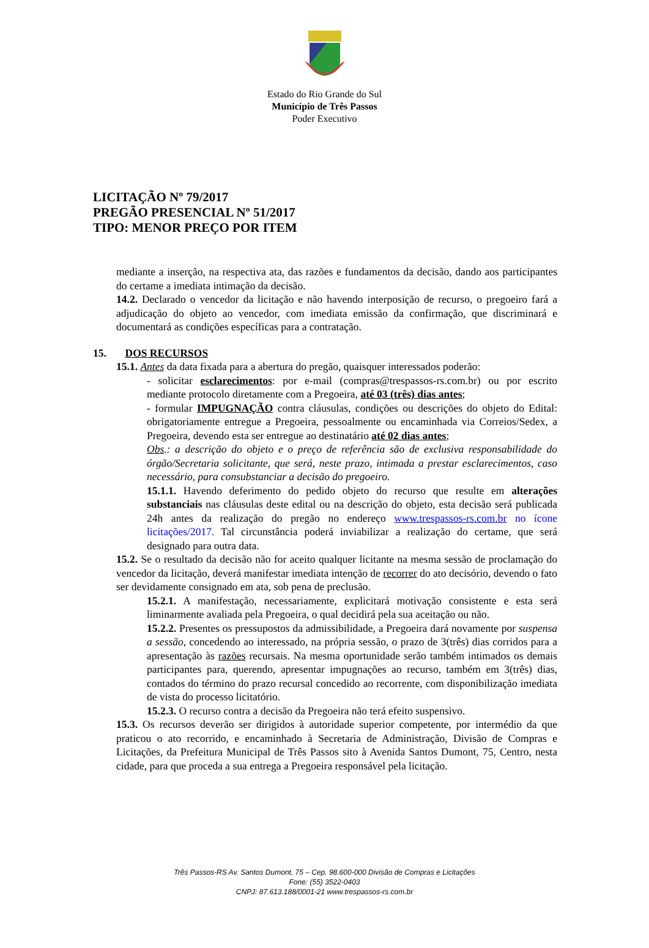Estado do Rio Grande do Sul
Município de Três Passos
Poder Executivo
LICITAÇÃO Nº 79/2017
PREGÃO PRESENCIAL Nº 51/2017
TIPO: MENOR PREÇO POR ITEM
mediante a inserção, na respectiva ata, das razões e fundamentos da decisão, dando aos participantes do certame a imediata intimação da decisão.
14.2. Declarado o vencedor da licitação e não havendo interposição de recurso, o pregoeiro fará a adjudicação do objeto ao vencedor, com imediata emissão da confirmação, que discriminará e documentará as condições específicas para a contratação.
15. DOS RECURSOS
15.1. Antes da data fixada para a abertura do pregão, quaisquer interessados poderão:
- solicitar esclarecimentos: por e-mail (compras@trespassos-rs.com.br) ou por escrito mediante protocolo diretamente com a Pregoeira, até 03 (três) dias antes;
- formular IMPUGNAÇÃO contra cláusulas, condições ou descrições do objeto do Edital: obrigatoriamente entregue a Pregoeira, pessoalmente ou encaminhada via Correios/Sedex, a Pregoeira, devendo esta ser entregue ao destinatário até 02 dias antes;
Obs.: a descrição do objeto e o preço de referência são de exclusiva responsabilidade do órgão/Secretaria solicitante, que será, neste prazo, intimada a prestar esclarecimentos, caso necessário, para consubstanciar a decisão do pregoeiro.
15.1.1. Havendo deferimento do pedido objeto do recurso que resulte em alterações substanciais nas cláusulas deste edital ou na descrição do objeto, esta decisão será publicada 24h antes da realização do pregão no endereço www.trespassos-rs.com.br no ícone licitações/2017. Tal circunstância poderá inviabilizar a realização do certame, que será designado para outra data.
15.2. Se o resultado da decisão não for aceito qualquer licitante na mesma sessão de proclamação do vencedor da licitação, deverá manifestar imediata intenção de recorrer do ato decisório, devendo o fato ser devidamente consignado em ata, sob pena de preclusão.
15.2.1. A manifestação, necessariamente, explicitará motivação consistente e esta será liminarmente avaliada pela Pregoeira, o qual decidirá pela sua aceitação ou não.
15.2.2. Presentes os pressupostos da admissibilidade, a Pregoeira dará novamente por suspensa a sessão, concedendo ao interessado, na própria sessão, o prazo de 3(três) dias corridos para a apresentação às razões recursais. Na mesma oportunidade serão também intimados os demais participantes para, querendo, apresentar impugnações ao recurso, também em 3(três) dias, contados do término do prazo recursal concedido ao recorrente, com disponibilização imediata de vista do processo licitatório.
15.2.3. O recurso contra a decisão da Pregoeira não terá efeito suspensivo.
15.3. Os recursos deverão ser dirigidos à autoridade superior competente, por intermédio da que praticou o ato recorrido, e encaminhado à Secretaria de Administração, Divisão de Compras e Licitações, da Prefeitura Municipal de Três Passos sito à Avenida Santos Dumont, 75, Centro, nesta cidade, para que proceda a sua entrega a Pregoeira responsável pela licitação.
Três Passos-RS Av. Santos Dumont, 75 – Cep. 98.600-000 Divisão de Compras e Licitações
Fone: (55) 3522-0403
CNPJ: 87.613.188/0001-21 www.trespassos-rs.com.br